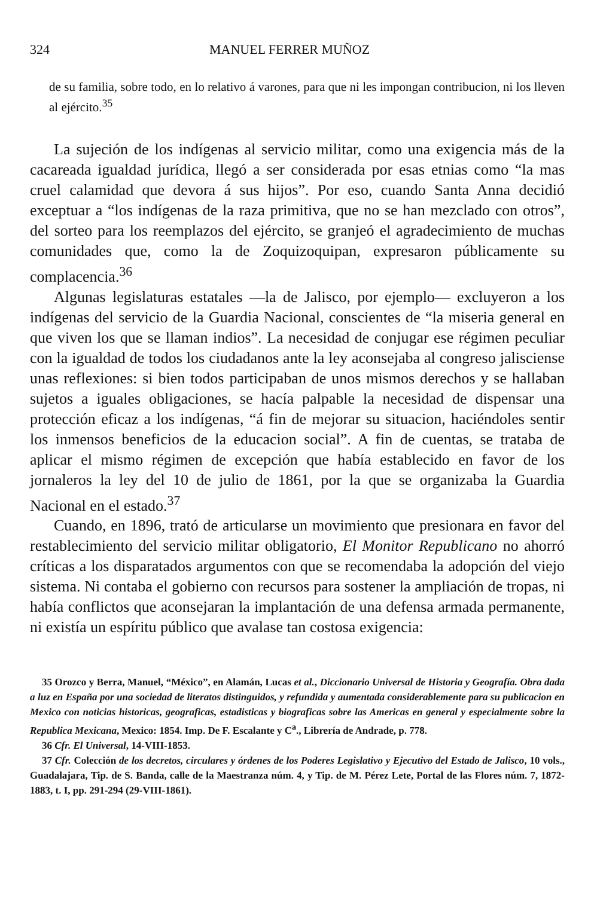324 MANUEL FERRER MUÑOZ
de su familia, sobre todo, en lo relativo á varones, para que ni les impongan contribucion, ni los lleven al ejército.<sup>35</sup>
La sujeción de los indígenas al servicio militar, como una exigencia más de la cacareada igualdad jurídica, llegó a ser considerada por esas etnias como “la mas cruel calamidad que devora á sus hijos”. Por eso, cuando Santa Anna decidió exceptuar a “los indígenas de la raza primitiva, que no se han mezclado con otros”, del sorteo para los reemplazos del ejército, se granjeó el agradecimiento de muchas comunidades que, como la de Zoquizoquipan, expresaron públicamente su complacencia.<sup>36</sup>
Algunas legislaturas estatales —la de Jalisco, por ejemplo— excluyeron a los indígenas del servicio de la Guardia Nacional, conscientes de “la miseria general en que viven los que se llaman indios”. La necesidad de conjugar ese régimen peculiar con la igualdad de todos los ciudadanos ante la ley aconsejaba al congreso jalisciense unas reflexiones: si bien todos participaban de unos mismos derechos y se hallaban sujetos a iguales obligaciones, se hacía palpable la necesidad de dispensar una protección eficaz a los indígenas, “á fin de mejorar su situacion, haciéndoles sentir los inmensos beneficios de la educacion social”. A fin de cuentas, se trataba de aplicar el mismo régimen de excepción que había establecido en favor de los jornaleros la ley del 10 de julio de 1861, por la que se organizaba la Guardia Nacional en el estado.<sup>37</sup>
Cuando, en 1896, trató de articularse un movimiento que presionara en favor del restablecimiento del servicio militar obligatorio, El Monitor Republicano no ahorró críticas a los disparatados argumentos con que se recomendaba la adopción del viejo sistema. Ni contaba el gobierno con recursos para sostener la ampliación de tropas, ni había conflictos que aconsejaran la implantación de una defensa armada permanente, ni existía un espíritu público que avalase tan costosa exigencia:
35 Orozco y Berra, Manuel, “México”, en Alamán, Lucas et al., Diccionario Universal de Historia y Geografía. Obra dada a luz en España por una sociedad de literatos distinguidos, y refundida y aumentada considerablemente para su publicacion en Mexico con noticias historicas, geograficas, estadisticas y biograficas sobre las Americas en general y especialmente sobre la Republica Mexicana, Mexico: 1854. Imp. De F. Escalante y C<sup>a</sup>., Librería de Andrade, p. 778.
36 Cfr. El Universal, 14-VIII-1853.
37 Cfr. Colección de los decretos, circulares y órdenes de los Poderes Legislativo y Ejecutivo del Estado de Jalisco, 10 vols., Guadalajara, Tip. de S. Banda, calle de la Maestranza núm. 4, y Tip. de M. Pérez Lete, Portal de las Flores núm. 7, 1872-1883, t. I, pp. 291-294 (29-VIII-1861).